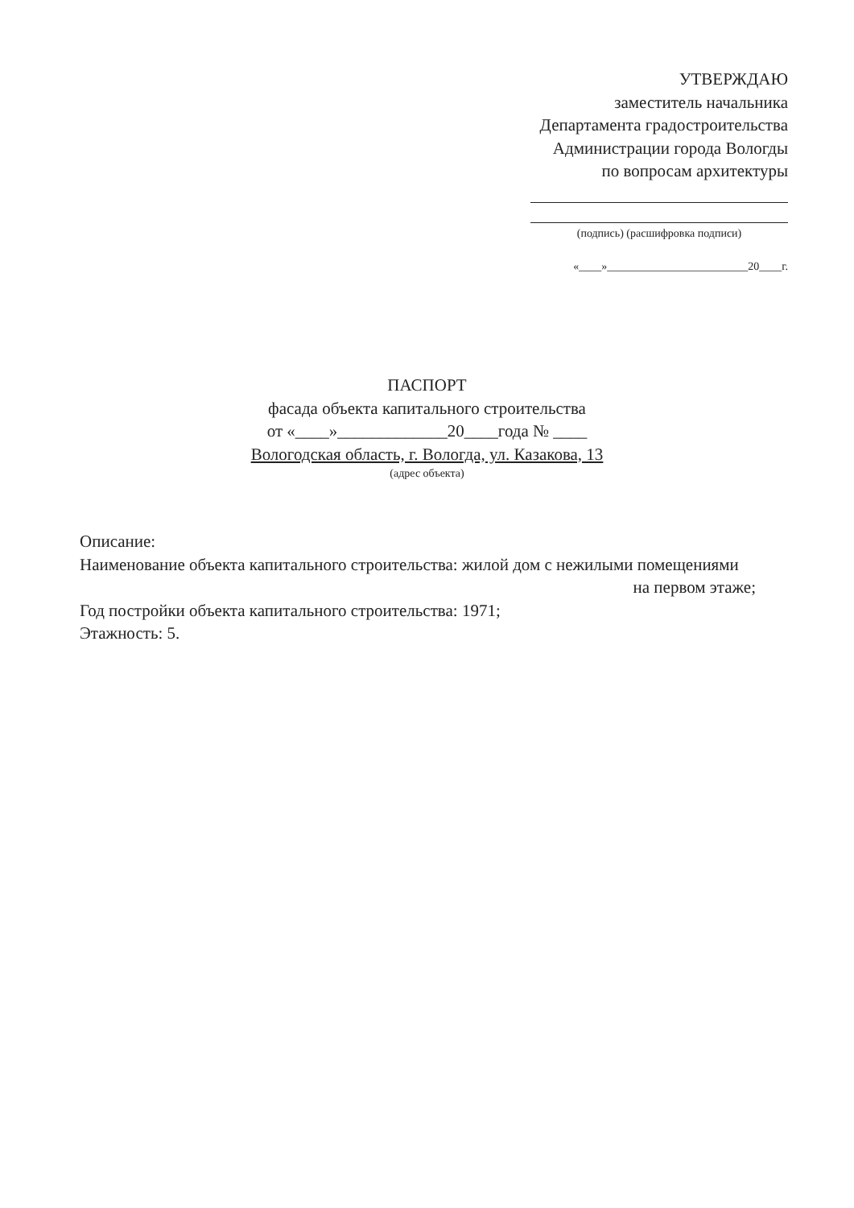УТВЕРЖДАЮ
заместитель начальника
Департамента градостроительства
Администрации города Вологды
по вопросам архитектуры
(подпись) (расшифровка подписи)
«____»_________________________20____г.
ПАСПОРТ
фасада объекта капитального строительства
от «____»_____________20____года № ____
Вологодская область, г. Вологда, ул. Казакова, 13
(адрес объекта)
Описание:
Наименование объекта капитального строительства: жилой дом с нежилыми помещениями
на первом этаже;
Год постройки объекта капитального строительства: 1971;
Этажность: 5.